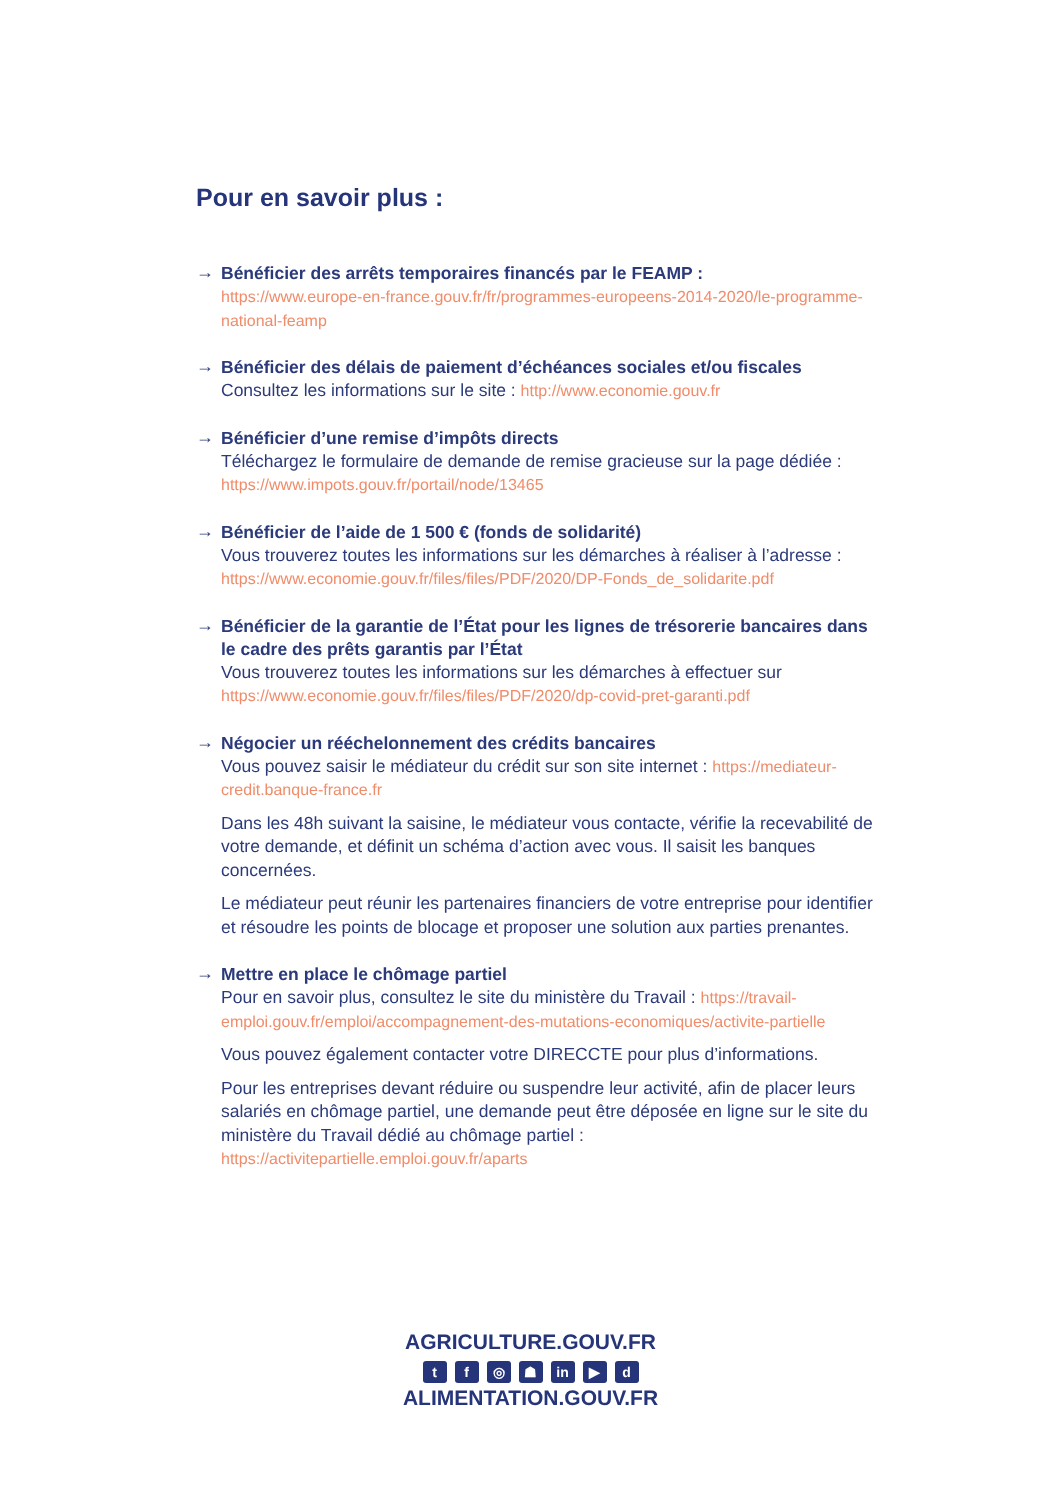Pour en savoir plus :
→
Bénéficier des arrêts temporaires financés par le FEAMP :
https://www.europe-en-france.gouv.fr/fr/programmes-europeens-2014-2020/le-programme-national-feamp
→
Bénéficier des délais de paiement d’échéances sociales et/ou fiscales
Consultez les informations sur le site : http://www.economie.gouv.fr
→
Bénéficier d’une remise d’impôts directs
Téléchargez le formulaire de demande de remise gracieuse sur la page dédiée : https://www.impots.gouv.fr/portail/node/13465
→
Bénéficier de l’aide de 1 500 € (fonds de solidarité)
Vous trouverez toutes les informations sur les démarches à réaliser à l’adresse : https://www.economie.gouv.fr/files/files/PDF/2020/DP-Fonds_de_solidarite.pdf
→
Bénéficier de la garantie de l’État pour les lignes de trésorerie bancaires dans le cadre des prêts garantis par l’État
Vous trouverez toutes les informations sur les démarches à effectuer sur https://www.economie.gouv.fr/files/files/PDF/2020/dp-covid-pret-garanti.pdf
→
Négocier un rééchelonnement des crédits bancaires
Vous pouvez saisir le médiateur du crédit sur son site internet : https://mediateur-credit.banque-france.fr
Dans les 48h suivant la saisine, le médiateur vous contacte, vérifie la recevabilité de votre demande, et définit un schéma d’action avec vous. Il saisit les banques concernées.
Le médiateur peut réunir les partenaires financiers de votre entreprise pour identifier et résoudre les points de blocage et proposer une solution aux parties prenantes.
→
Mettre en place le chômage partiel
Pour en savoir plus, consultez le site du ministère du Travail : https://travail-emploi.gouv.fr/emploi/accompagnement-des-mutations-economiques/activite-partielle
Vous pouvez également contacter votre DIRECCTE pour plus d’informations.
Pour les entreprises devant réduire ou suspendre leur activité, afin de placer leurs salariés en chômage partiel, une demande peut être déposée en ligne sur le site du ministère du Travail dédié au chômage partiel : https://activitepartielle.emploi.gouv.fr/aparts
AGRICULTURE.GOUV.FR
tf ◎ ☗ in ▶ d
ALIMENTATION.GOUV.FR